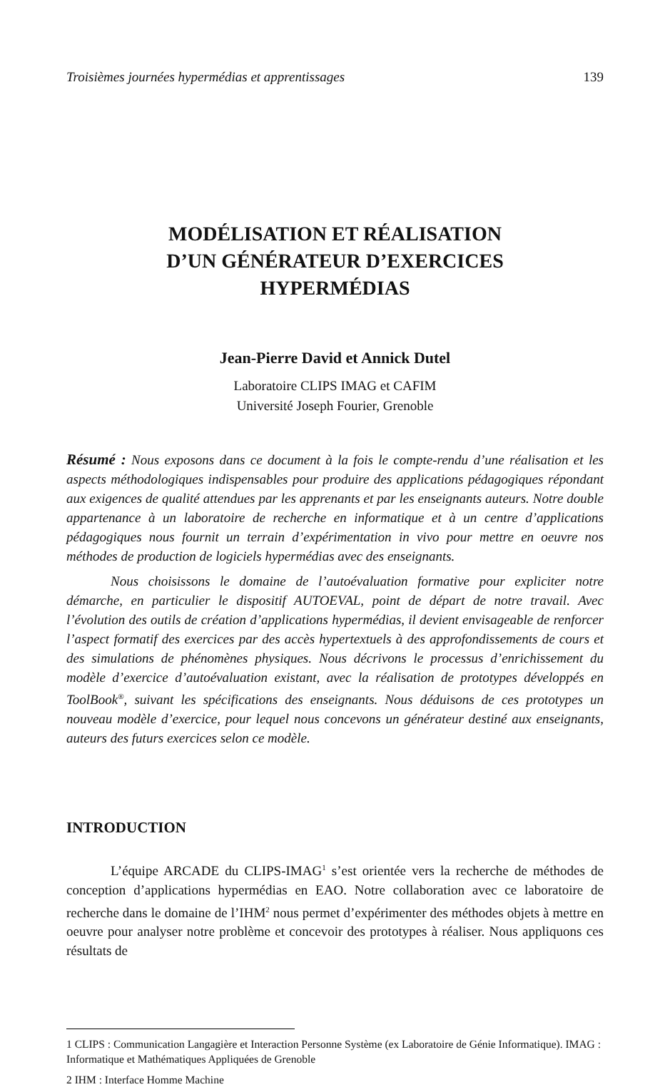Troisièmes journées hypermédias et apprentissages 139
MODÉLISATION ET RÉALISATION
D’UN GÉNÉRATEUR D’EXERCICES
HYPERMÉDIAS
Jean-Pierre David et Annick Dutel
Laboratoire CLIPS IMAG et CAFIM
Université Joseph Fourier, Grenoble
Résumé : Nous exposons dans ce document à la fois le compte-rendu d’une réalisation et les aspects méthodologiques indispensables pour produire des applications pédagogiques répondant aux exigences de qualité attendues par les apprenants et par les enseignants auteurs. Notre double appartenance à un laboratoire de recherche en informatique et à un centre d’applications pédagogiques nous fournit un terrain d’expérimentation in vivo pour mettre en oeuvre nos méthodes de production de logiciels hypermédias avec des enseignants.
Nous choisissons le domaine de l’autoévaluation formative pour expliciter notre démarche, en particulier le dispositif AUTOEVAL, point de départ de notre travail. Avec l’évolution des outils de création d’applications hypermédias, il devient envisageable de renforcer l’aspect formatif des exercices par des accès hypertextuels à des approfondissements de cours et des simulations de phénomènes physiques. Nous décrivons le processus d’enrichissement du modèle d’exercice d’autoévaluation existant, avec la réalisation de prototypes développés en ToolBook<sup>®</sup>, suivant les spécifications des enseignants. Nous déduisons de ces prototypes un nouveau modèle d’exercice, pour lequel nous concevons un générateur destiné aux enseignants, auteurs des futurs exercices selon ce modèle.
INTRODUCTION
L’équipe ARCADE du CLIPS-IMAG<sup>1</sup> s’est orientée vers la recherche de méthodes de conception d’applications hypermédias en EAO. Notre collaboration avec ce laboratoire de recherche dans le domaine de l’IHM<sup>2</sup> nous permet d’expérimenter des méthodes objets à mettre en oeuvre pour analyser notre problème et concevoir des prototypes à réaliser. Nous appliquons ces résultats de
1 CLIPS : Communication Langagière et Interaction Personne Système (ex Laboratoire de Génie Informatique). IMAG : Informatique et Mathématiques Appliquées de Grenoble
2 IHM : Interface Homme Machine